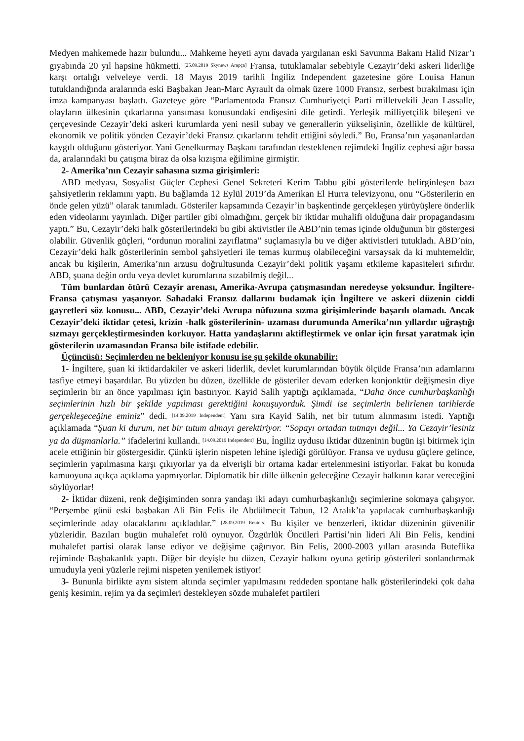Medyen mahkemede hazır bulundu... Mahkeme heyeti aynı davada yargılanan eski Savunma Bakanı Halid Nizar’ı gıyabında 20 yıl hapsine hükmetti. [25.09.2019 Skynews Arapça] Fransa, tutuklamalar sebebiyle Cezayir’deki askeri liderliğe karşı ortalığı velveleye verdi. 18 Mayıs 2019 tarihli İngiliz Independent gazetesine göre Louisa Hanun tutuklandığında aralarında eski Başbakan Jean-Marc Ayrault da olmak üzere 1000 Fransız, serbest bırakılması için imza kampanyası başlattı. Gazeteye göre “Parlamentoda Fransız Cumhuriyetçi Parti milletvekili Jean Lassalle, olayların ülkesinin çıkarlarına yansıması konusundaki endişesini dile getirdi. Yerleşik milliyetçilik bileşeni ve çerçevesinde Cezayir’deki askeri kurumlarda yeni nesil subay ve generallerin yükselişinin, özellikle de kültürel, ekonomik ve politik yönden Cezayir’deki Fransız çıkarlarını tehdit ettiğini söyledi.” Bu, Fransa’nın yaşananlardan kaygılı olduğunu gösteriyor. Yani Genelkurmay Başkanı tarafından desteklenen rejimdeki İngiliz cephesi ağır bassa da, aralarındaki bu çatışma biraz da olsa kızışma eğilimine girmiştir.
2- Amerika’nın Cezayir sahasına sızma girişimleri:
ABD medyası, Sosyalist Güçler Cephesi Genel Sekreteri Kerim Tabbu gibi gösterilerde belirginleşen bazı şahsiyetlerin reklamını yaptı. Bu bağlamda 12 Eylül 2019’da Amerikan El Hurra televizyonu, onu “Gösterilerin en önde gelen yüzü” olarak tanımladı. Gösteriler kapsamında Cezayir’in başkentinde gerçekleşen yürüyüşlere önderlik eden videolarını yayınladı. Diğer partiler gibi olmadığını, gerçek bir iktidar muhalifi olduğuna dair propagandasını yaptı.” Bu, Cezayir’deki halk gösterilerindeki bu gibi aktivistler ile ABD’nin temas içinde olduğunun bir göstergesi olabilir. Güvenlik güçleri, “ordunun moralini zayıflatma” suçlamasıyla bu ve diğer aktivistleri tutukladı. ABD’nin, Cezayir’deki halk gösterilerinin sembol şahsiyetleri ile temas kurmuş olabileceğini varsaysak da ki muhtemeldir, ancak bu kişilerin, Amerika’nın arzusu doğrultusunda Cezayir’deki politik yaşamı etkileme kapasiteleri sıfırdır. ABD, şuana değin ordu veya devlet kurumlarına sızabilmiş değil...
Tüm bunlardan ötürü Cezayir arenası, Amerika-Avrupa çatışmasından neredeyse yoksundur. İngiltere-Fransa çatışması yaşanıyor. Sahadaki Fransız dallarını budamak için İngiltere ve askeri düzenin ciddi gayretleri söz konusu... ABD, Cezayir’deki Avrupa nüfuzuna sızma girişimlerinde başarılı olamadı. Ancak Cezayir’deki iktidar çetesi, krizin -halk gösterilerinin- uzaması durumunda Amerika’nın yıllardır uğraştığı sızmayı gerçekleştirmesinden korkuyor. Hatta yandaşlarını aktifleştirmek ve onlar için fırsat yaratmak için gösterilerin uzamasından Fransa bile istifade edebilir.
Üçüncüsü: Seçimlerden ne bekleniyor konusu ise şu şekilde okunabilir:
1- İngiltere, şuan ki iktidardakiler ve askeri liderlik, devlet kurumlarından büyük ölçüde Fransa’nın adamlarını tasfiye etmeyi başardılar. Bu yüzden bu düzen, özellikle de gösteriler devam ederken konjonktür değişmesin diye seçimlerin bir an önce yapılması için bastırıyor. Kayid Salih yaptığı açıklamada, “Daha önce cumhurbaşkanlığı seçimlerinin hızlı bir şekilde yapılması gerektiğini konuşuyorduk. Şimdi ise seçimlerin belirlenen tarihlerde gerçekleşeceğine eminiz” dedi. [14.09.2019 Independent] Yanı sıra Kayid Salih, net bir tutum alınmasını istedi. Yaptığı açıklamada “Şuan ki durum, net bir tutum almayı gerektiriyor. “Sopayı ortadan tutmayı değil... Ya Cezayir’lesiniz ya da düşmanlarla.” ifadelerini kullandı. [14.09.2019 Independent] Bu, İngiliz uydusu iktidar düzeninin bugün işi bitirmek için acele ettiğinin bir göstergesidir. Çünkü işlerin nispeten lehine işlediği görülüyor. Fransa ve uydusu güçlere gelince, seçimlerin yapılmasına karşı çıkıyorlar ya da elverişli bir ortama kadar ertelenmesini istiyorlar. Fakat bu konuda kamuoyuna açıkça açıklama yapmıyorlar. Diplomatik bir dille ülkenin geleceğine Cezayir halkının karar vereceğini söylüyorlar!
2- İktidar düzeni, renk değişiminden sonra yandaşı iki adayı cumhurbaşkanlığı seçimlerine sokmaya çalışıyor. “Perşembe günü eski başbakan Ali Bin Felis ile Abdülmecit Tabun, 12 Aralık’ta yapılacak cumhurbaşkanlığı seçimlerinde aday olacaklarını açıkladılar.” [28.09.2019 Reuters] Bu kişiler ve benzerleri, iktidar düzeninin güvenilir yüzleridir. Bazıları bugün muhalefet rolü oynuyor. Özgürlük Öncüleri Partisi’nin lideri Ali Bin Felis, kendini muhalefet partisi olarak lanse ediyor ve değişime çağırıyor. Bin Felis, 2000-2003 yılları arasında Buteflika rejiminde Başbakanlık yaptı. Diğer bir deyişle bu düzen, Cezayir halkını oyuna getirip gösterileri sonlandırmak umuduyla yeni yüzlerle rejimi nispeten yenilemek istiyor!
3- Bununla birlikte aynı sistem altında seçimler yapılmasını reddeden spontane halk gösterilerindeki çok daha geniş kesimin, rejim ya da seçimleri destekleyen sözde muhalefet partileri